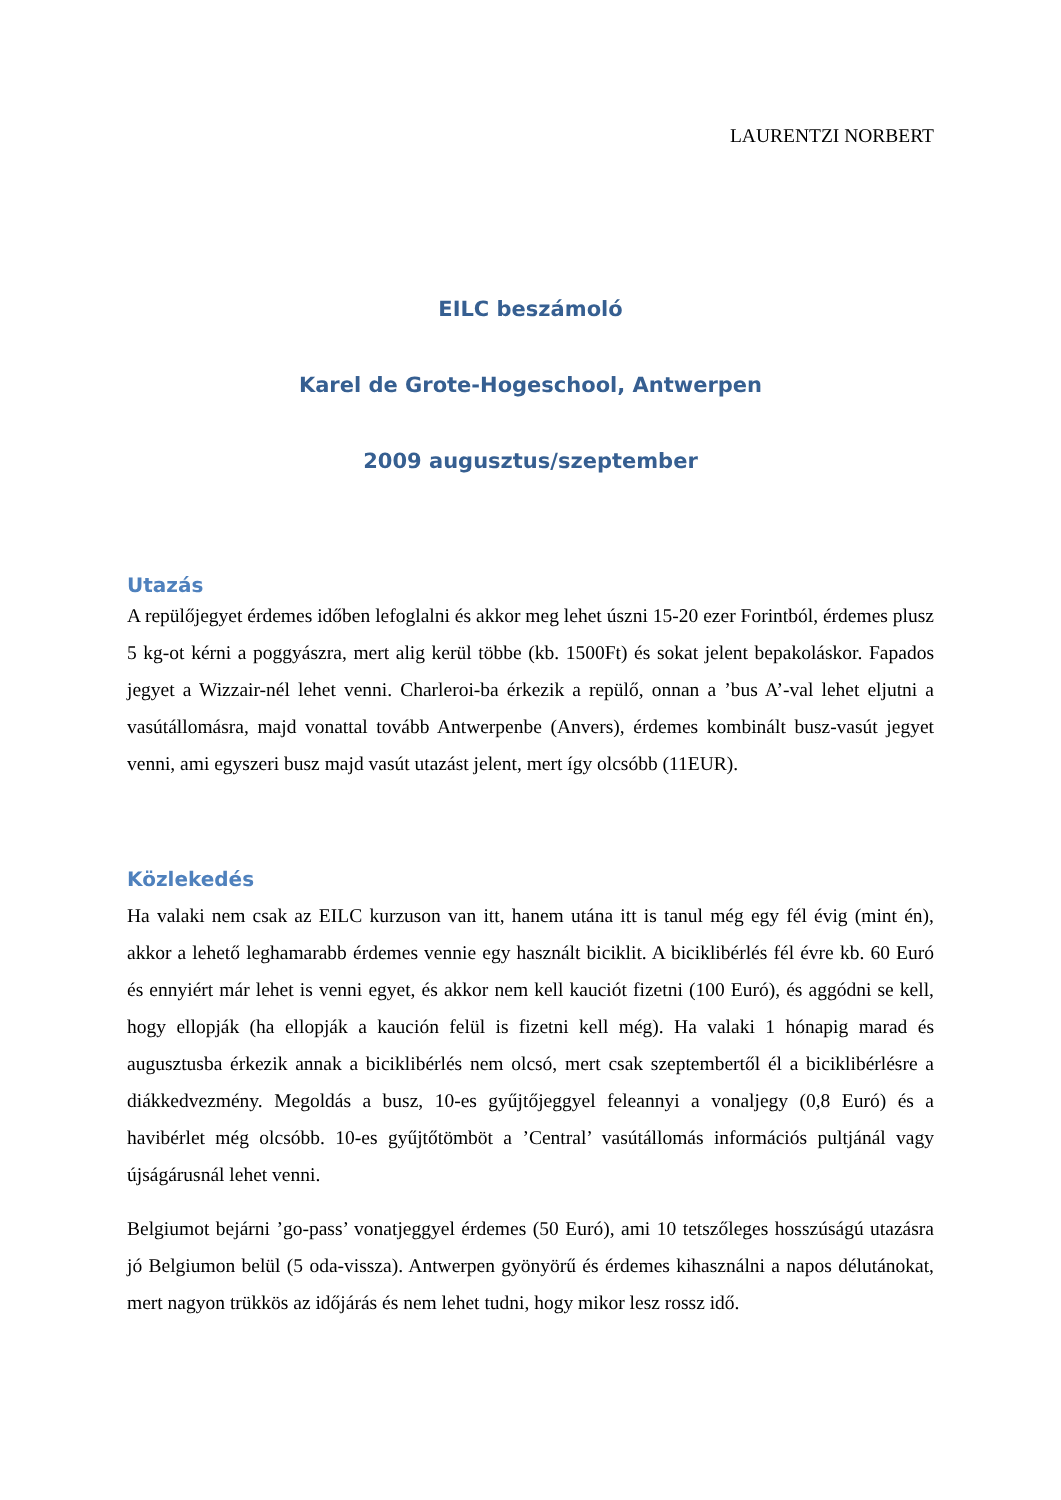LAURENTZI NORBERT
EILC beszámoló
Karel de Grote-Hogeschool, Antwerpen
2009 augusztus/szeptember
Utazás
A repülőjegyet érdemes időben lefoglalni és akkor meg lehet úszni 15-20 ezer Forintból, érdemes plusz 5 kg-ot kérni a poggyászra, mert alig kerül többe (kb. 1500Ft) és sokat jelent bepakoláskor. Fapados jegyet a Wizzair-nél lehet venni. Charleroi-ba érkezik a repülő, onnan a ’bus A’-val lehet eljutni a vasútállomásra, majd vonattal tovább Antwerpenbe (Anvers), érdemes kombinált busz-vasút jegyet venni, ami egyszeri busz majd vasút utazást jelent, mert így olcsóbb (11EUR).
Közlekedés
Ha valaki nem csak az EILC kurzuson van itt, hanem utána itt is tanul még egy fél évig (mint én), akkor a lehető leghamarabb érdemes vennie egy használt biciklit. A biciklibérlés fél évre kb. 60 Euró és ennyiért már lehet is venni egyet, és akkor nem kell kauciót fizetni (100 Euró), és aggódni se kell, hogy ellopják (ha ellopják a kaución felül is fizetni kell még). Ha valaki 1 hónapig marad és augusztusba érkezik annak a biciklibérlés nem olcsó, mert csak szeptembertől él a biciklibérlésre a diákkedvezmény. Megoldás a busz, 10-es gyűjtőjeggyel feleannyi a vonaljegy (0,8 Euró) és a havibérlet még olcsóbb. 10-es gyűjtőtömböt a ’Central’ vasútállomás információs pultjánál vagy újságárusnál lehet venni.
Belgiumot bejárni ’go-pass’ vonatjeggyel érdemes (50 Euró), ami 10 tetszőleges hosszúságú utazásra jó Belgiumon belül (5 oda-vissza). Antwerpen gyönyörű és érdemes kihasználni a napos délutánokat, mert nagyon trükkös az időjárás és nem lehet tudni, hogy mikor lesz rossz idő.